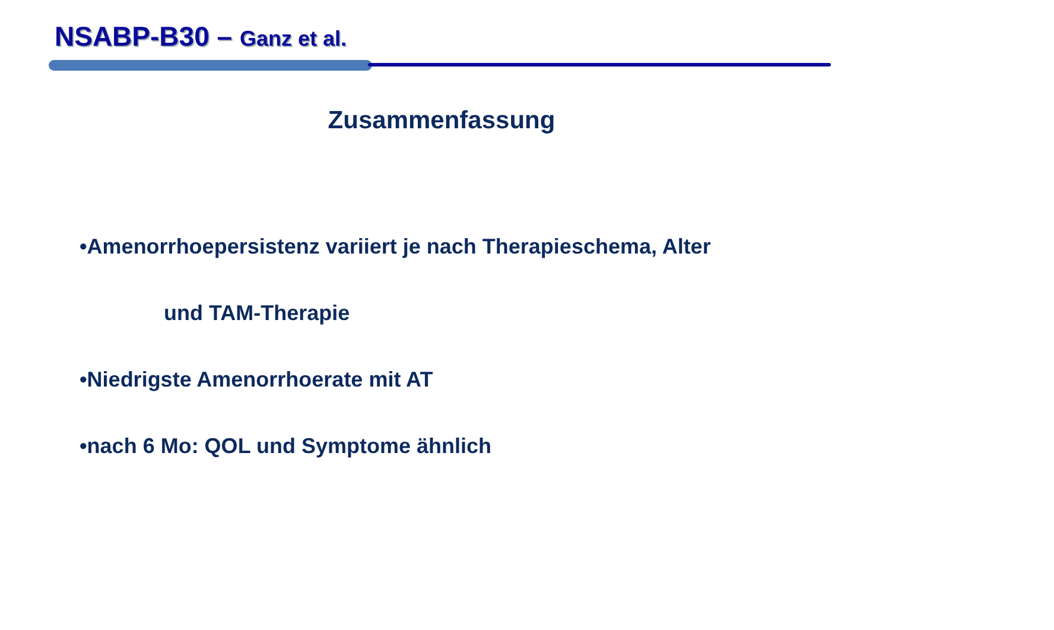NSABP-B30 – Ganz et al.
Zusammenfassung
•Amenorrhoepersistenz variiert je nach Therapieschema, Alter
und TAM-Therapie
•Niedrigste Amenorrhoerate mit AT
•nach 6 Mo: QOL und Symptome ähnlich